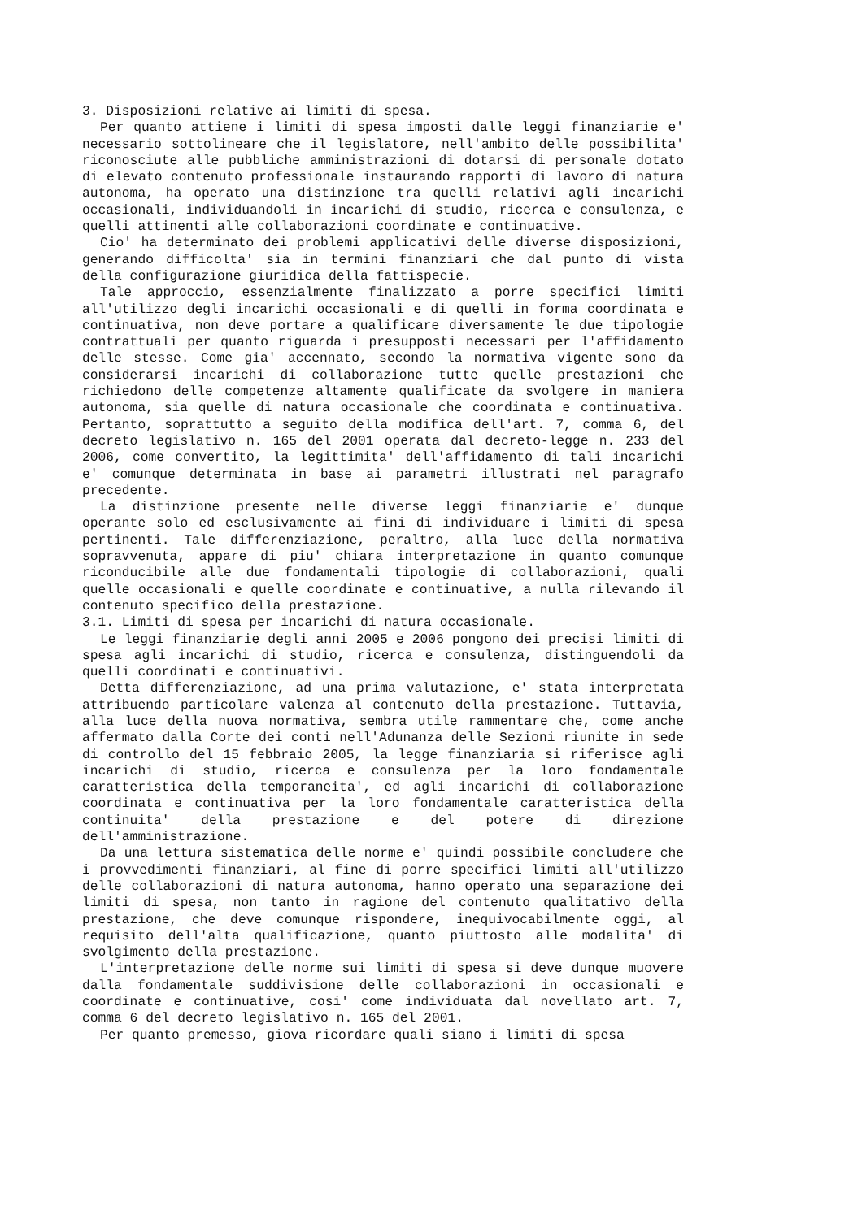3. Disposizioni relative ai limiti di spesa.
Per quanto attiene i limiti di spesa imposti dalle leggi finanziarie e' necessario sottolineare che il legislatore, nell'ambito delle possibilita' riconosciute alle pubbliche amministrazioni di dotarsi di personale dotato di elevato contenuto professionale instaurando rapporti di lavoro di natura autonoma, ha operato una distinzione tra quelli relativi agli incarichi occasionali, individuandoli in incarichi di studio, ricerca e consulenza, e quelli attinenti alle collaborazioni coordinate e continuative.
Cio' ha determinato dei problemi applicativi delle diverse disposizioni, generando difficolta' sia in termini finanziari che dal punto di vista della configurazione giuridica della fattispecie.
Tale approccio, essenzialmente finalizzato a porre specifici limiti all'utilizzo degli incarichi occasionali e di quelli in forma coordinata e continuativa, non deve portare a qualificare diversamente le due tipologie contrattuali per quanto riguarda i presupposti necessari per l'affidamento delle stesse. Come gia' accennato, secondo la normativa vigente sono da considerarsi incarichi di collaborazione tutte quelle prestazioni che richiedono delle competenze altamente qualificate da svolgere in maniera autonoma, sia quelle di natura occasionale che coordinata e continuativa. Pertanto, soprattutto a seguito della modifica dell'art. 7, comma 6, del decreto legislativo n. 165 del 2001 operata dal decreto-legge n. 233 del 2006, come convertito, la legittimita' dell'affidamento di tali incarichi e' comunque determinata in base ai parametri illustrati nel paragrafo precedente.
La distinzione presente nelle diverse leggi finanziarie e' dunque operante solo ed esclusivamente ai fini di individuare i limiti di spesa pertinenti. Tale differenziazione, peraltro, alla luce della normativa sopravvenuta, appare di piu' chiara interpretazione in quanto comunque riconducibile alle due fondamentali tipologie di collaborazioni, quali quelle occasionali e quelle coordinate e continuative, a nulla rilevando il contenuto specifico della prestazione.
3.1. Limiti di spesa per incarichi di natura occasionale.
Le leggi finanziarie degli anni 2005 e 2006 pongono dei precisi limiti di spesa agli incarichi di studio, ricerca e consulenza, distinguendoli da quelli coordinati e continuativi.
Detta differenziazione, ad una prima valutazione, e' stata interpretata attribuendo particolare valenza al contenuto della prestazione. Tuttavia, alla luce della nuova normativa, sembra utile rammentare che, come anche affermato dalla Corte dei conti nell'Adunanza delle Sezioni riunite in sede di controllo del 15 febbraio 2005, la legge finanziaria si riferisce agli incarichi di studio, ricerca e consulenza per la loro fondamentale caratteristica della temporaneita', ed agli incarichi di collaborazione coordinata e continuativa per la loro fondamentale caratteristica della continuita' della prestazione e del potere di direzione dell'amministrazione.
Da una lettura sistematica delle norme e' quindi possibile concludere che i provvedimenti finanziari, al fine di porre specifici limiti all'utilizzo delle collaborazioni di natura autonoma, hanno operato una separazione dei limiti di spesa, non tanto in ragione del contenuto qualitativo della prestazione, che deve comunque rispondere, inequivocabilmente oggi, al requisito dell'alta qualificazione, quanto piuttosto alle modalita' di svolgimento della prestazione.
L'interpretazione delle norme sui limiti di spesa si deve dunque muovere dalla fondamentale suddivisione delle collaborazioni in occasionali e coordinate e continuative, cosi' come individuata dal novellato art. 7, comma 6 del decreto legislativo n. 165 del 2001.
Per quanto premesso, giova ricordare quali siano i limiti di spesa